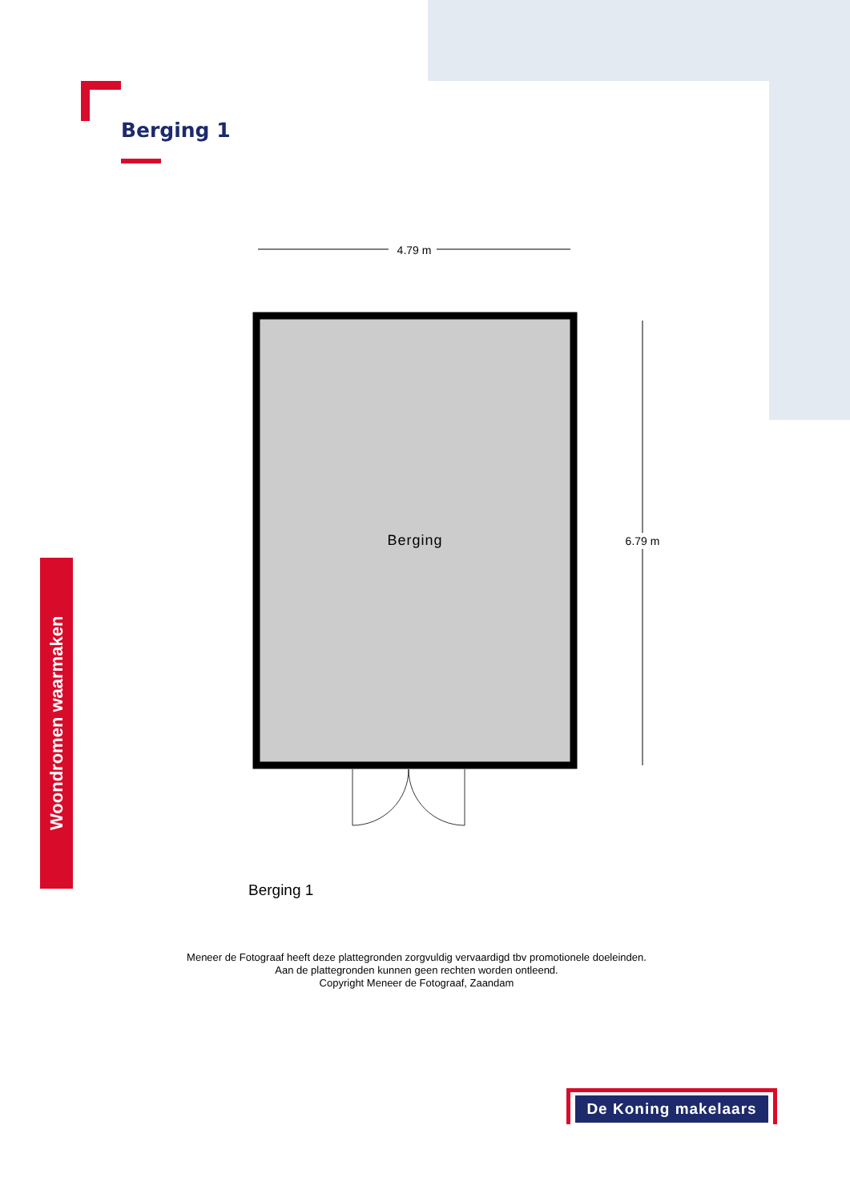Berging 1
Woondromen waarmaken
4.79 m
6.79 m
Berging
Berging 1
Meneer de Fotograaf heeft deze plattegronden zorgvuldig vervaardigd tbv promotionele doeleinden.
Aan de plattegronden kunnen geen rechten worden ontleend.
Copyright Meneer de Fotograaf, Zaandam
De Koning makelaars